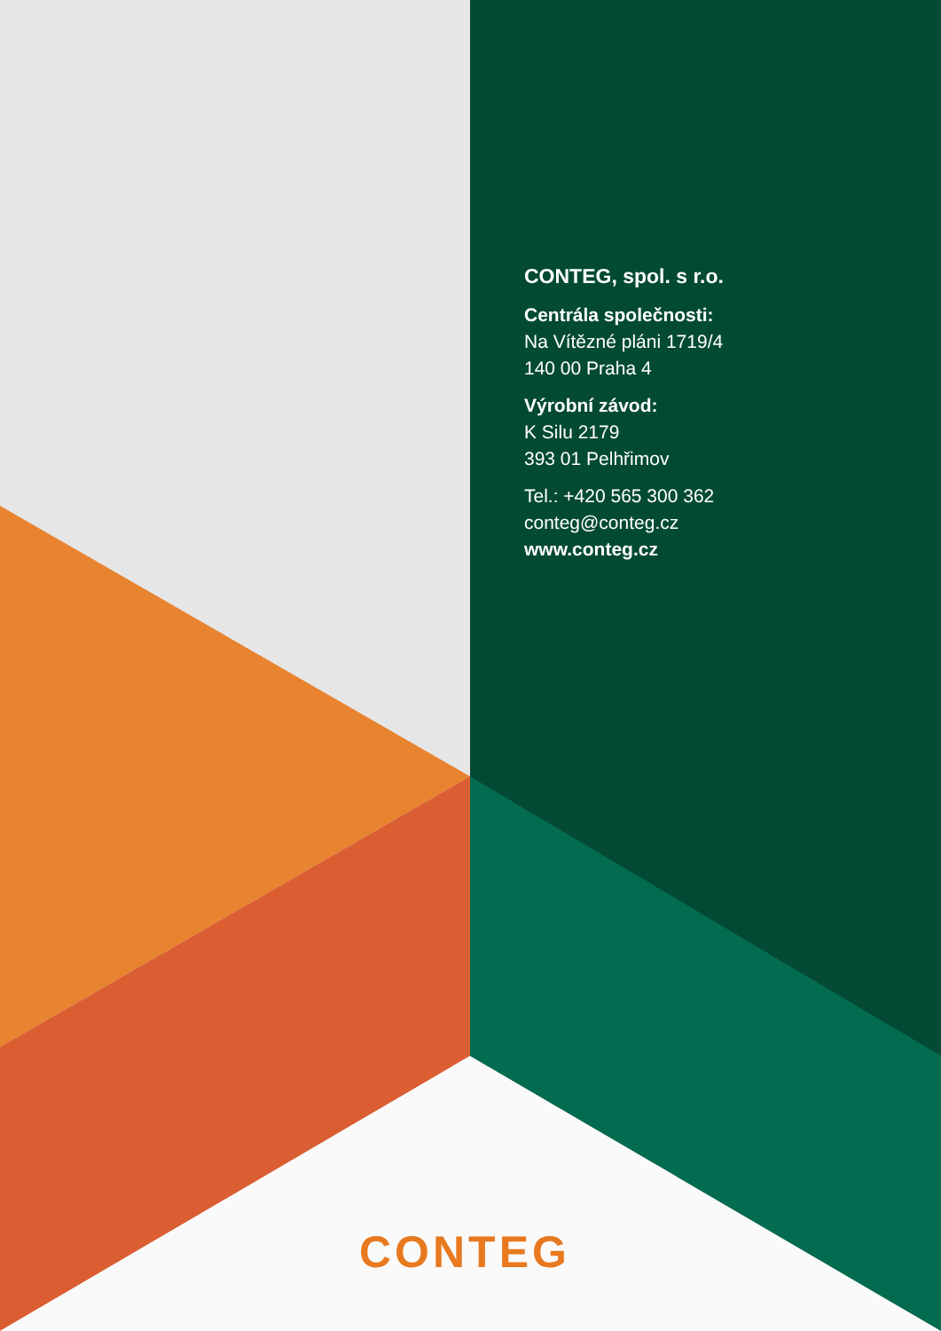CONTEG, spol. s r.o.
Centrála společnosti:
Na Vítězné pláni 1719/4
140 00 Praha 4
Výrobní závod:
K Silu 2179
393 01 Pelhřimov
Tel.: +420 565 300 362
conteg@conteg.cz
www.conteg.cz
CONTEG